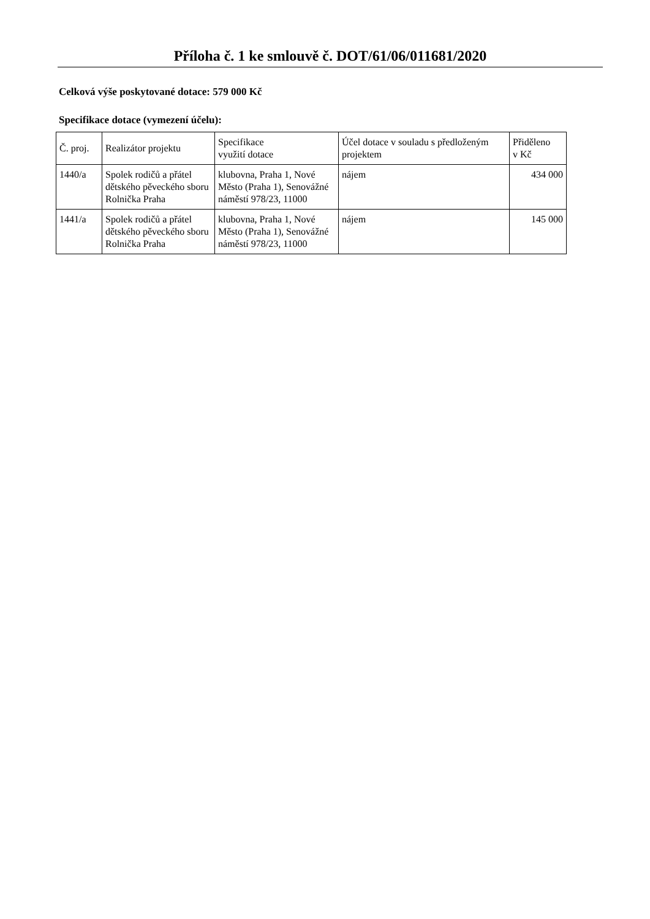Příloha č. 1 ke smlouvě č. DOT/61/06/011681/2020
Celková výše poskytované dotace: 579 000 Kč
Specifikace dotace (vymezení účelu):
| Č. proj. | Realizátor projektu | Specifikace využití dotace | Účel dotace v souladu s předloženým projektem | Přiděleno v Kč |
| --- | --- | --- | --- | --- |
| 1440/a | Spolek rodičů a přátel dětského pěveckého sboru Rolnička Praha | klubovna, Praha 1, Nové Město (Praha 1), Senovážné náměstí 978/23, 11000 | nájem | 434 000 |
| 1441/a | Spolek rodičů a přátel dětského pěveckého sboru Rolnička Praha | klubovna, Praha 1, Nové Město (Praha 1), Senovážné náměstí 978/23, 11000 | nájem | 145 000 |